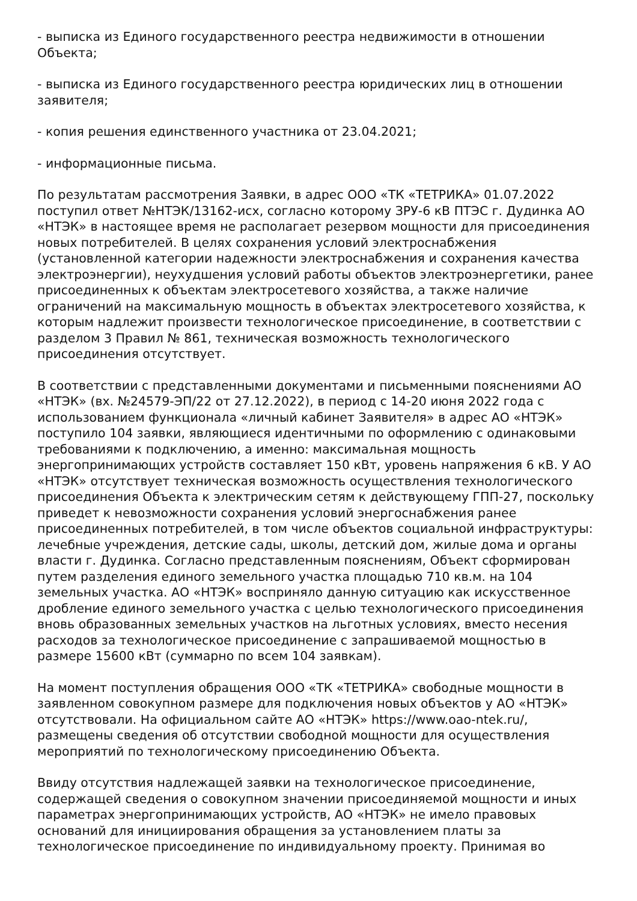- выписка из Единого государственного реестра недвижимости в отношении Объекта;
- выписка из Единого государственного реестра юридических лиц в отношении заявителя;
- копия решения единственного участника от 23.04.2021;
- информационные письма.
По результатам рассмотрения Заявки, в адрес ООО «ТК «ТЕТРИКА» 01.07.2022 поступил ответ №НТЭК/13162-исх, согласно которому ЗРУ-6 кВ ПТЭС г. Дудинка АО «НТЭК» в настоящее время не располагает резервом мощности для присоединения новых потребителей. В целях сохранения условий электроснабжения (установленной категории надежности электроснабжения и сохранения качества электроэнергии), неухудшения условий работы объектов электроэнергетики, ранее присоединенных к объектам электросетевого хозяйства, а также наличие ограничений на максимальную мощность в объектах электросетевого хозяйства, к которым надлежит произвести технологическое присоединение, в соответствии с разделом 3 Правил № 861, техническая возможность технологического присоединения отсутствует.
В соответствии с представленными документами и письменными пояснениями АО «НТЭК» (вх. №24579-ЭП/22 от 27.12.2022), в период с 14-20 июня 2022 года с использованием функционала «личный кабинет Заявителя» в адрес АО «НТЭК» поступило 104 заявки, являющиеся идентичными по оформлению с одинаковыми требованиями к подключению, а именно: максимальная мощность энергопринимающих устройств составляет 150 кВт, уровень напряжения 6 кВ. У АО «НТЭК» отсутствует техническая возможность осуществления технологического присоединения Объекта к электрическим сетям к действующему ГПП-27, поскольку приведет к невозможности сохранения условий энергоснабжения ранее присоединенных потребителей, в том числе объектов социальной инфраструктуры: лечебные учреждения, детские сады, школы, детский дом, жилые дома и органы власти г. Дудинка. Согласно представленным пояснениям, Объект сформирован путем разделения единого земельного участка площадью 710 кв.м. на 104 земельных участка. АО «НТЭК» восприняло данную ситуацию как искусственное дробление единого земельного участка с целью технологического присоединения вновь образованных земельных участков на льготных условиях, вместо несения расходов за технологическое присоединение с запрашиваемой мощностью в размере 15600 кВт (суммарно по всем 104 заявкам).
На момент поступления обращения ООО «ТК «ТЕТРИКА» свободные мощности в заявленном совокупном размере для подключения новых объектов у АО «НТЭК» отсутствовали. На официальном сайте АО «НТЭК» https://www.oao-ntek.ru/, размещены сведения об отсутствии свободной мощности для осуществления мероприятий по технологическому присоединению Объекта.
Ввиду отсутствия надлежащей заявки на технологическое присоединение, содержащей сведения о совокупном значении присоединяемой мощности и иных параметрах энергопринимающих устройств, АО «НТЭК» не имело правовых оснований для инициирования обращения за установлением платы за технологическое присоединение по индивидуальному проекту. Принимая во